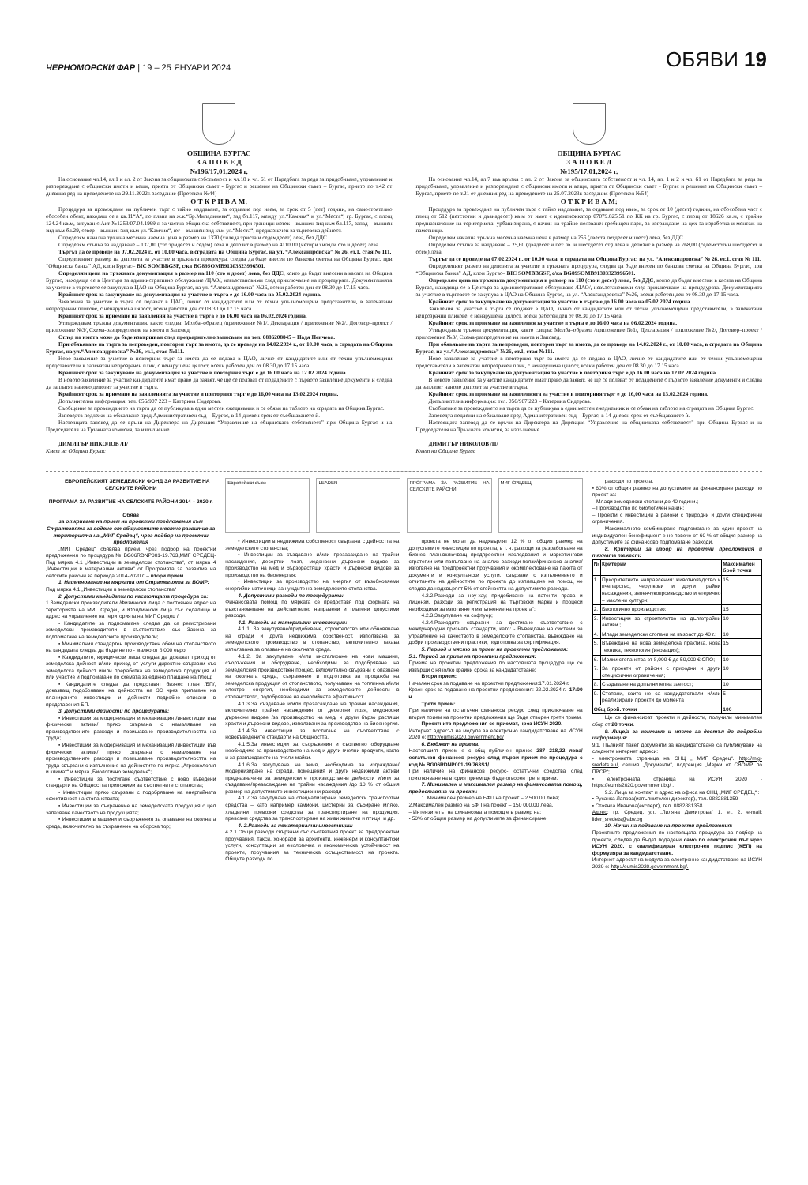ЧЕРНОМОРСКИ ФАР | 19 – 25 ЯНУАРИ 2024
ОБЯВИ 19
ОБЩИНА БУРГАС
З А П О В Е Д
№196/17.01.2024 г.
На основание чл.14, ал.1 и ал. 2 от Закона за общинската собственост и чл.18 и чл. 61 от Наредбата за реда за придобиване, управление и разпореждане с общински имоти и вещи, приета от Общински съвет - Бургас и решение на Общински съвет – Бургас, прието по т.42 от дневния ред на проведеното на 29.11.2022г. заседание (Протокол №44)
О Т К Р И В А М:
Процедура за провеждане на публичен търг с тайно наддаване, за отдаване под наем, за срок от 5 (пет) години, на самостоятелно обособен обект, находящ се в кв.11“А“, по плана на ж.к.“Бр.Миладинови“, зад бл.117, между ул.“Камчия“ и ул.“Места“, гр. Бургас, с площ 124.24 кв.м, актуван с Акт №1253/07.04.1999 г. за частна общинска собственост, при граници: изток – външен зид към бл.117, запад – външен зид към бл.29, север – външен зид към ул.“Камчия“, юг – външен зид към ул.“Места“, предназначен за търговска дейност.
Определям начална тръжна месечна наемна цена в размер на 1370 (хиляда триста и седемдесет) лева, без ДДС.
Определям стъпка за наддаване – 137,00 (сто тридесет и седем) лева и депозит в размер на 4110,00 (четири хиляди сто и десет) лева.
Търгът да се проведе на 07.02.2024 г., от 10.00 часа, в сградата на Община Бургас, на ул. “Александровска” № 26, ет.1, стая № 111.
Определеният размер на депозита за участие в тръжната процедура, следва да бъде внесен по банкова сметка на Община Бургас, при “Общинска банка” АД, клон Бургас– BIC SOMBBGSF, с/ка BG89SOMB91303323996501.
Определям цена на тръжната документация в размер на 110 (сто и десет) лева, без ДДС, които да бъдат внесени в касата на Община Бургас, находяща се в Центъра за административно обслужване /ЦАО/, невъзстановими след приключване на процедурата. Документацията за участие в търговете се закупува в ЦАО на Община Бургас, на ул. “Александровска” №26, всеки работен ден от 08.30 до 17.15 часа.
Крайният срок за закупуване на документация за участие в търга е до 16.00 часа на 05.02.2024 година.
Заявления за участие в търга се подават в ЦАО, лично от кандидатите или от техни упълномощени представители, в запечатани непрозрачни пликове, с ненарушена цялост, всеки работен ден от 08.30 до 17.15 часа.
Крайният срок за приемане на заявления за участие в търга е до 16,00 часа на 06.02.2024 година.
Утвърждавам тръжна документация, както следва: Молба–образец /приложение №1/, Декларация / приложение №2/, Договор–проект /приложение №3/, Схема-разпределение на имота и Заповед.
Оглед на имота може да бъде извършван след предварително записване на тел. 0886208845 – Надя Пенчева.
При обявяване на търга за непроведен, повторен търг за имота, да се проведе на 14.02.2024 г., от 10.00 часа, в сградата на Община Бургас, на ул.“Александровска” №26, ет.1, стая №111.
Ново заявление за участие в повторния търг за имота да се подава в ЦАО, лично от кандидатите или от техни упълномощени представители в запечатан непрозрачен плик, с ненарушена цялост, всеки работен ден от 08.30 до 17.15 часа.
Крайният срок за закупуване на документация за участие в повторния търг е до 16.00 часа на 12.02.2024 година.
В новото заявление за участие кандидатите имат право да заявят, че ще се ползват от подадените с първото заявление документи и следва да заплатят наново депозит за участие в търга.
Крайният срок за приемане на заявленията за участие в повторния търг е до 16,00 часа на 13.02.2024 година.
Допълнителна информация: тел. 056/907 223 – Катерина Сидерова.
Съобщение за провеждането на търга да се публикува в един местен ежедневник и се обяви на таблото на сградата на Община Бургас.
Заповедта подлежи на обжалване пред Административен съд – Бургас, в 14-дневен срок от съобщаването ѝ.
Настоящата заповед да се връчи на Директора на Дирекция “Управление на общинската собственост” при Община Бургас и на Председателя на Тръжната комисия, за изпълнение.
ДИМИТЪР НИКОЛОВ /П/
Кмет на Община Бургас
ОБЩИНА БУРГАС
З А П О В Е Д
№195/17.01.2024 г.
На основание чл.14, ал.7 във връзка с ал. 2 от Закона за общинската собственост и чл. 14, ал. 1 и 2 и чл. 61 от Наредбата за реда за придобиване, управление и разпореждане с общински имоти и вещи, приета от Общински съвет - Бургас и решение на Общински съвет – Бургас, прието по т.21 от дневния ред на проведеното на 25.07.2023г. заседания (Протокол №54)
О Т К Р И В А М:
Процедура за провеждане на публичен търг с тайно наддаване, за отдаване под наем, за срок от 10 (десет) години, на обособена част с площ от 512 (петстотин и дванадесет) кв.м от имот с идентификатор 07079.825.51 по КК на гр. Бургас, с площ от 18626 кв.м, с трайно предназначение на територията: урбанизирана, с начин на трайно ползване: гробищен парк, за изграждане на цех за изработка и монтаж на паметници.
Определям начална тръжна месечна наемна цена в размер на 256 (двеста петдесет и шест) лева, без ДДС.
Определям стъпка за наддаване – 25,60 (двадесет и пет лв. и шестдесет ст.) лева и депозит в размер на 768,00 (седемстотин шестдесет и осем) лева.
Търгът да се проведе на 07.02.2024 г., от 10.00 часа, в сградата на Община Бургас, на ул. “Александровска” № 26, ет.1, стая № 111.
Определеният размер на депозита за участие в тръжната процедура, следва да бъде внесен по банкова сметка на Община Бургас, при “Общинска банка” АД, клон Бургас– BIC SOMBBGSF, с/ка BG89SOMB91303323996501.
Определям цена на тръжната документация в размер на 110 (сто и десет) лева, без ДДС, които да бъдат внесени в касата на Община Бургас, находяща се в Центъра за административно обслужване /ЦАО/, невъзстановими след приключване на процедурата. Документацията за участие в търговете се закупува в ЦАО на Община Бургас, на ул. “Александровска” №26, всеки работен ден от 08.30 до 17.15 часа.
Крайният срок за закупуване на документация за участие в търга е до 16.00 часа на 05.02.2024 година.
Заявления за участие в търга се подават в ЦАО, лично от кандидатите или от техни упълномощени представители, в запечатани непрозрачни пликове, с ненарушена цялост, всеки работен ден от 08.30 до 17.15 часа.
Крайният срок за приемане на заявления за участие в търга е до 16,00 часа на 06.02.2024 година.
Утвърждавам тръжна документация, както следва: Молба–образец /приложение №1/, Декларация / приложение №2/, Договор–проект /приложение №3/, Схема-разпределение на имота и Заповед.
При обявяване на търга за непроведен, повторен търг за имота, да се проведе на 14.02.2024 г., от 10.00 часа, в сградата на Община Бургас, на ул.“Александровска” №26, ет.1, стая №111.
Ново заявление за участие в повторния търг за имота да се подава в ЦАО, лично от кандидатите или от техни упълномощени представители в запечатан непрозрачен плик, с ненарушена цялост, всеки работен ден от 08.30 до 17.15 часа.
Крайният срок за закупуване на документация за участие в повторния търг е до 16.00 часа на 12.02.2024 година.
В новото заявление за участие кандидатите имат право да заявят, че ще се ползват от подадените с първото заявление документи и следва да заплатят наново депозит за участие в търга.
Крайният срок за приемане на заявленията за участие в повторния търг е до 16,00 часа на 13.02.2024 година.
Допълнителна информация: тел. 056/907 223 – Катерина Сидерова.
Съобщение за провеждането на търга да се публикува в един местен ежедневник и се обяви на таблото на сградата на Община Бургас.
Заповедта подлежи на обжалване пред Административен съд – Бургас, в 14-дневен срок от съобщаването ѝ.
Настоящата заповед да се връчи на Директора на Дирекция “Управление на общинската собственост” при Община Бургас и на Председателя на Тръжната комисия, за изпълнение.
ДИМИТЪР НИКОЛОВ /П/
Кмет на Община Бургас
ЕВРОПЕЙСКИЯТ ЗЕМЕДЕЛСКИ ФОНД ЗА РАЗВИТИЕ НА СЕЛСКИТЕ РАЙОНИ
ПРОГРАМА ЗА РАЗВИТИЕ НА СЕЛСКИТЕ РАЙОНИ 2014 – 2020 г.
Обява
за откриване на прием на проектни предложения към Стратегията за водено от общностите местно развитие за територията на „МИГ Средец“, чрез подбор на проектни предложения
„МИГ Средец“ обявява прием, чрез подбор на проектни предложения по процедура № BG06RDNP001-19.763„МИГ СРЕДЕЦ-Под мярка 4.1 „Инвестиции в земеделски стопанства“, от мярка 4 „Инвестиции в материални активи“ от Програмата за развитие на селските райони за периода 2014-2020 г. – втори прием
1. Наименование на мярката от Стратегията за ВОМР:
Под мярка 4.1 „Инвестиции в земеделски стопанства“
2. Допустими кандидати по настоящата процедура са:
1.Земеделски производители /Физически лица с постоянен адрес на територията на МИГ Средец и Юридически лица със седалище и адрес на управление на територията на МИГ Средец /:
• Кандидатите за подпомагане следва да са регистрирани земеделски производители в съответствие със Закона за подпомагане на земеделските производители;
• Минималния стандартен производствен обем на стопанството на кандидата следва да бъде не по - малко от 8 000 евро;
• Кандидатите, юридически лица следва да докажат приход от земеделска дейност и/или приход от услуги директно свързани със земеделска дейност и/или преработка на земеделска продукция и/или участие и подпомагане по схемата за единно плащане на площ;
• Кандидатите следва да представят бизнес план /БП/, доказващ подобряване на дейността на ЗС чрез прилагане на планираните инвестиции и дейности подробно описани в представения БП.
3. Допустими дейности по процедурата:
• Инвестиции за модернизация и механизация /инвестиции във физически активи/ пряко свързана с намаляване на производствените разходи и повишаване производителността на труда;
• Инвестиции за модернизация и механизация /инвестиции във физически активи/ пряко свързана с намаляване на производствените разходи и повишаване производителността на труда свързани с изпълнение на дейностите по мярка „Агроекология и климат“ и мярка „Биологично земеделие“;
• Инвестиции за постигане съответствие с ново въведени стандарти на Общността приложими за съответните стопанства;
• Инвестиции пряко свързани с подобряване на енергийната ефективност на стопанствата;
• Инвестиции за съхранение на земеделската продукция с цел запазване качеството на продукцията;
• Инвестиции в машини и съоръжения за опазване на околната среда, включително за съхранение на оборска тор;
Европейски съюз LEADER ПРОГРАМА ЗА РАЗВИТИЕ НА СЕЛСКИТЕ РАЙОНИ
МИГ СРЕДЕЦ
• Инвестиции в недвижима собственост свързана с дейността на земеделските стопанства;
• Инвестиции за създаване и/или презасаждане на трайни насаждения, десертни лозя, медоносни дървесни видове за производство на мед и бързорастящи храсти и дървесни видове за производство на биоенергия;
• Инвестиции за производство на енергия от възобновяеми енергийни източници за нуждите на земеделските стопанства.
4. Допустими разходи по процедурата:
Финансовата помощ по мярката се предоставя под формата на възстановяване на действително направени и платени допустими разходи.
4.1. Разходи за материални инвестиции:
4.1.1. За закупуване/придобиване, строителство или обновяване на сгради и друга недвижима собственост, използвана за земеделското производство в стопанство, включително такава използвана за опазване на околната среда.
4.1.2. За закупуване и/или инсталиране на нови машини, съоръжения и оборудване, необходими за подобряване на земеделския производствен процес, включително свързани с опазване на околната среда, съхранение и подготовка за продажба на земеделска продукция от стопанството, получаване на топлинна и/или електро- енергия, необходими за земеделските дейности в стопанството, подобряване на енергийната ефективност.
4.1.3.За създаване и/или презасаждане на трайни насаждения, включително трайни насаждения от десертни лозя, медоносни дървесни видове /за производство на мед/ и други бързо растящи храсти и дървесни видове, използвани за производство на биоенергия.
4.1.4.За инвестиции за постигане на съответствие с нововъведените стандарти на Общността.
4.1.5.За инвестиции за съоръжения и съответно оборудване необходимо за производството на мед и други пчелни продукти, както и за развъждането на пчели-майки.
4.1.6.За закупуване на земя, необходима за изграждане/ модернизиране на сгради, помещения и други недвижими активи предназначени за земеделските производствени дейности и/или за създаване/презасаждане на трайни насаждения /до 10 % от общия размер на допустимите инвестиционни разходи
4.1.7.За закупуване на специализирани земеделски транспортни средства – като например камиони, цистерни за събиране мляко, хладилни превозни средства за транспортиране на продукция, превозни средства за транспортиране на живи животни и птици, и др.
4. 2.Разходи за нематериални инвестиции:
4.2.1.Общи разходи свързани със съответния проект за предпроектни проучвания, такси, хонорари за архитекти, инженери и консултантски услуги, консултации за екологична и икономическа устойчивост на проекти, проучвания за техническа осъществимост на проекта. Общите разходи по
проекта не могат да надхвърлят 12 % от общия размер на допустимите инвестиции по проекта, в т. ч. разходи за разработване на бизнес план,включващ предпроектни изследвания и маркетингови стратегии или попълване на анализ разходи-ползи/финансов анализ/ изготвяне на предпроектни проучвания и окомплектоване на пакета от документи и консултански услуги, свързани с изпълнението и отчитането на дейностите по проекта до изплащане на помощ не следва да надхвърлят 5% от стойността на допустимите разходи.
4.2.2.Разходи за ноу-хау, придобиване на патенти права и лицензи, разходи за регистрация на търговски марки и процеси необходими за изготвяне и изпълнение на проекта";
4.2.3.Закупуване на софтуер;
4.2.4.Разходите свързани за достигане съответствие с международни признати стандарти, като: - Въвеждане на системи за управление на качеството в земеделските стопанства, въвеждане на добри производствени практики, подготовка за сертификация.
5. Период и място за прием на проектни предложения:
5.1. Период за прием на проектни предложения:
Приема на проектни предложения по настоящата процедура ще се извърши с няколко крайни срока за кандидатстване:
Втори прием:
Начален срок за подаване на проектни предложения:17.01.2024 г.
Краен срок за подаване на проектни предложения: 22.02.2024 г.- 17:00 ч.
Трети прием:
При наличие на остатъчен финансов ресурс след приключване на втория прием на проектни предложения ще бъде отворен трети прием.
Проектните предложения се приемат, чрез ИСУН 2020.
Интернет адресът на модула за електронно кандидатстване на ИСУН 2020 е: http://eumis2020.government.bg/
6. Бюджет на приема:
Настоящият прием е с общ публичен принос 287 218,22 лева/ остатъчен финансов ресурс след първи прием по процедура с код № BG06RDNP001-19.763S1/.
При наличие на финансов ресурс- остатъчни средства след приключване на втория прием ще бъде отворен трети прием.
7. Минимален и максимален размер на финансовата помощ, предоставяна на проект:
1. Минимален размер на БФП на проект – 2 500.00 лева;
2.Максимален размер на БФП на проект – 150 000.00 лева.
– Интензитетът на финансовата помощ е в размер на:
• 50% от общия размер на допустимите за финансиране
разходи по проекта.
• 60% от общия размер на допустимите за финансиране разходи по проект за:
– Млади земеделски стопани до 40 години.;
– Производство по биологичен начин;
– Проекти с инвестиции в райони с природни и други специфични ограничения.
Максималното комбинирано подпомагане за един проект на индивидуален бенефициент е не повече от 60 % от общия размер на допустимите за финансово подпомагане разходи.
8. Критерии за избор на проектни предложения и тяхната тежест:
| № | Критерии | Максимален брой точки |
| --- | --- | --- |
| 1. | Приоритетните направления: животновъдство и пчеларство, черупкови и други трайни насаждения, зеленчукопроизводство и етерично – маслени култури; | 15 |
| 2. | Биологично производство; | 15 |
| 3. | Инвестиции за строителство на дълготрайни активи ; | 10 |
| 4. | Млади земеделски стопани на възраст до 40 г.; | 10 |
| 5. | Въвеждане на нова земеделска практика, нова техника, технология (иновация); | 15 |
| 6. | Малки стопанства от 8,000 € до 50,000 € СПО; | 10 |
| 7. | За проекти от райони с природни и други специфични ограничения; | 10 |
| 8. | Създаване на допълнителна заетост; | 10 |
| 9. | Стопани, които не са кандидатствали и/или реализирали проекти до момента | 5 |
| Общ брой. точки | | 100 |
Ще се финансират проекти и дейности, получили минимален сбор от 20 точки.
9. Лице/а за контакт и място за достъп до подробна информация:
9.1. Пълният пакет документи за кандидатстване са публикувани на следните интернет адреси:
• електронната страница на СНЦ „ МИГ Средец“. http://mig-sredets.eu/, секция „Документи“, подсекция „Мерки от СВОМР по ПРСР“;
• електронната страница на ИСУН 2020 - https://eumis2020.government.bg/ .
9.2. Лица за контакт и адрес на офиса на СНЦ „МИГ СРЕДЕЦ“ :
• Русанка Лапова(изпълнителен директор), тел. 0882881359
• Стоянка Иванова(експерт), тел. 0882881358
Адрес: гр. Средец, ул. „Лиляна Димитрова“ 1, ет. 2, e-mail: lider_sredets@abv.bg
10. Начин на подаване на проекти предложения:
Проектните предложения по настоящата процедура за подбор на проекти, следва да бъдат подадени само по електронен път чрез ИСУН 2020, с квалифициран електронен подпис (КЕП) на формуляра за кандидатстване.
Интернет адресът на модула за електронно кандидатстване на ИСУН 2020 е: http://eumis2020.government.bg/.